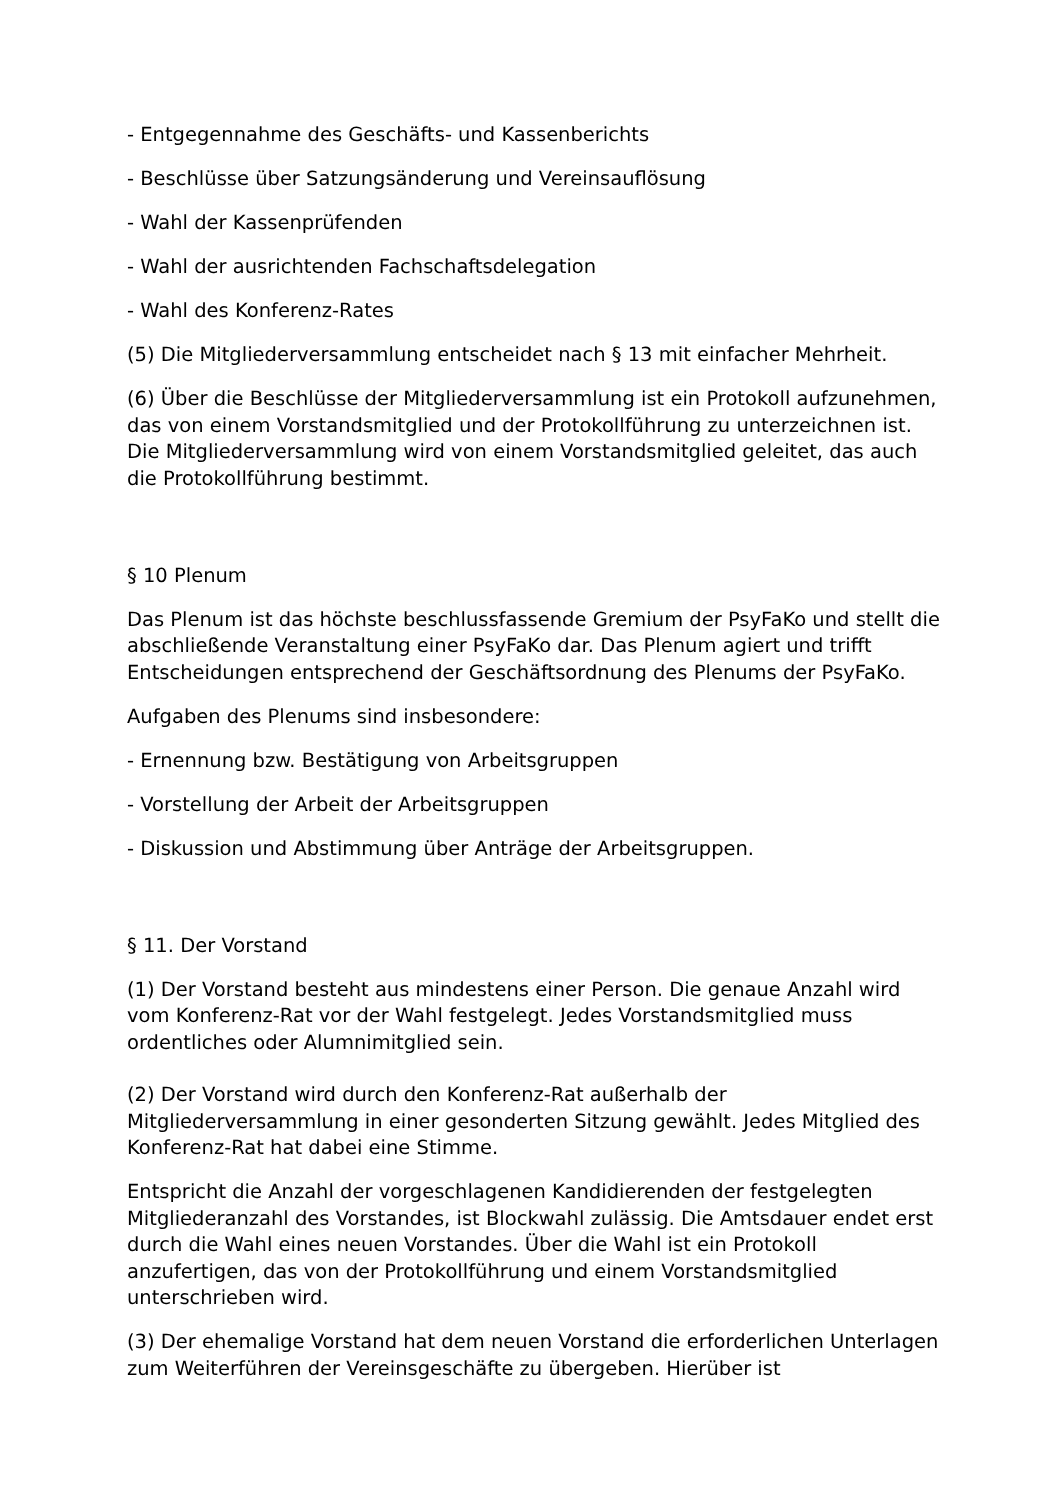- Entgegennahme des Geschäfts- und Kassenberichts
- Beschlüsse über Satzungsänderung und Vereinsauflösung
- Wahl der Kassenprüfenden
- Wahl der ausrichtenden Fachschaftsdelegation
- Wahl des Konferenz-Rates
(5) Die Mitgliederversammlung entscheidet nach § 13 mit einfacher Mehrheit.
(6) Über die Beschlüsse der Mitgliederversammlung ist ein Protokoll aufzunehmen, das von einem Vorstandsmitglied und der Protokollführung zu unterzeichnen ist. Die Mitgliederversammlung wird von einem Vorstandsmitglied geleitet, das auch die Protokollführung bestimmt.
§ 10 Plenum
Das Plenum ist das höchste beschlussfassende Gremium der PsyFaKo und stellt die abschließende Veranstaltung einer PsyFaKo dar. Das Plenum agiert und trifft Entscheidungen entsprechend der Geschäftsordnung des Plenums der PsyFaKo.
Aufgaben des Plenums sind insbesondere:
- Ernennung bzw. Bestätigung von Arbeitsgruppen
- Vorstellung der Arbeit der Arbeitsgruppen
- Diskussion und Abstimmung über Anträge der Arbeitsgruppen.
§ 11. Der Vorstand
(1) Der Vorstand besteht aus mindestens einer Person. Die genaue Anzahl wird vom Konferenz-Rat vor der Wahl festgelegt. Jedes Vorstandsmitglied muss ordentliches oder Alumnimitglied sein.
(2) Der Vorstand wird durch den Konferenz-Rat außerhalb der Mitgliederversammlung in einer gesonderten Sitzung gewählt. Jedes Mitglied des Konferenz-Rat hat dabei eine Stimme.
Entspricht die Anzahl der vorgeschlagenen Kandidierenden der festgelegten Mitgliederanzahl des Vorstandes, ist Blockwahl zulässig. Die Amtsdauer endet erst durch die Wahl eines neuen Vorstandes. Über die Wahl ist ein Protokoll anzufertigen, das von der Protokollführung und einem Vorstandsmitglied unterschrieben wird.
(3) Der ehemalige Vorstand hat dem neuen Vorstand die erforderlichen Unterlagen zum Weiterführen der Vereinsgeschäfte zu übergeben. Hierüber ist